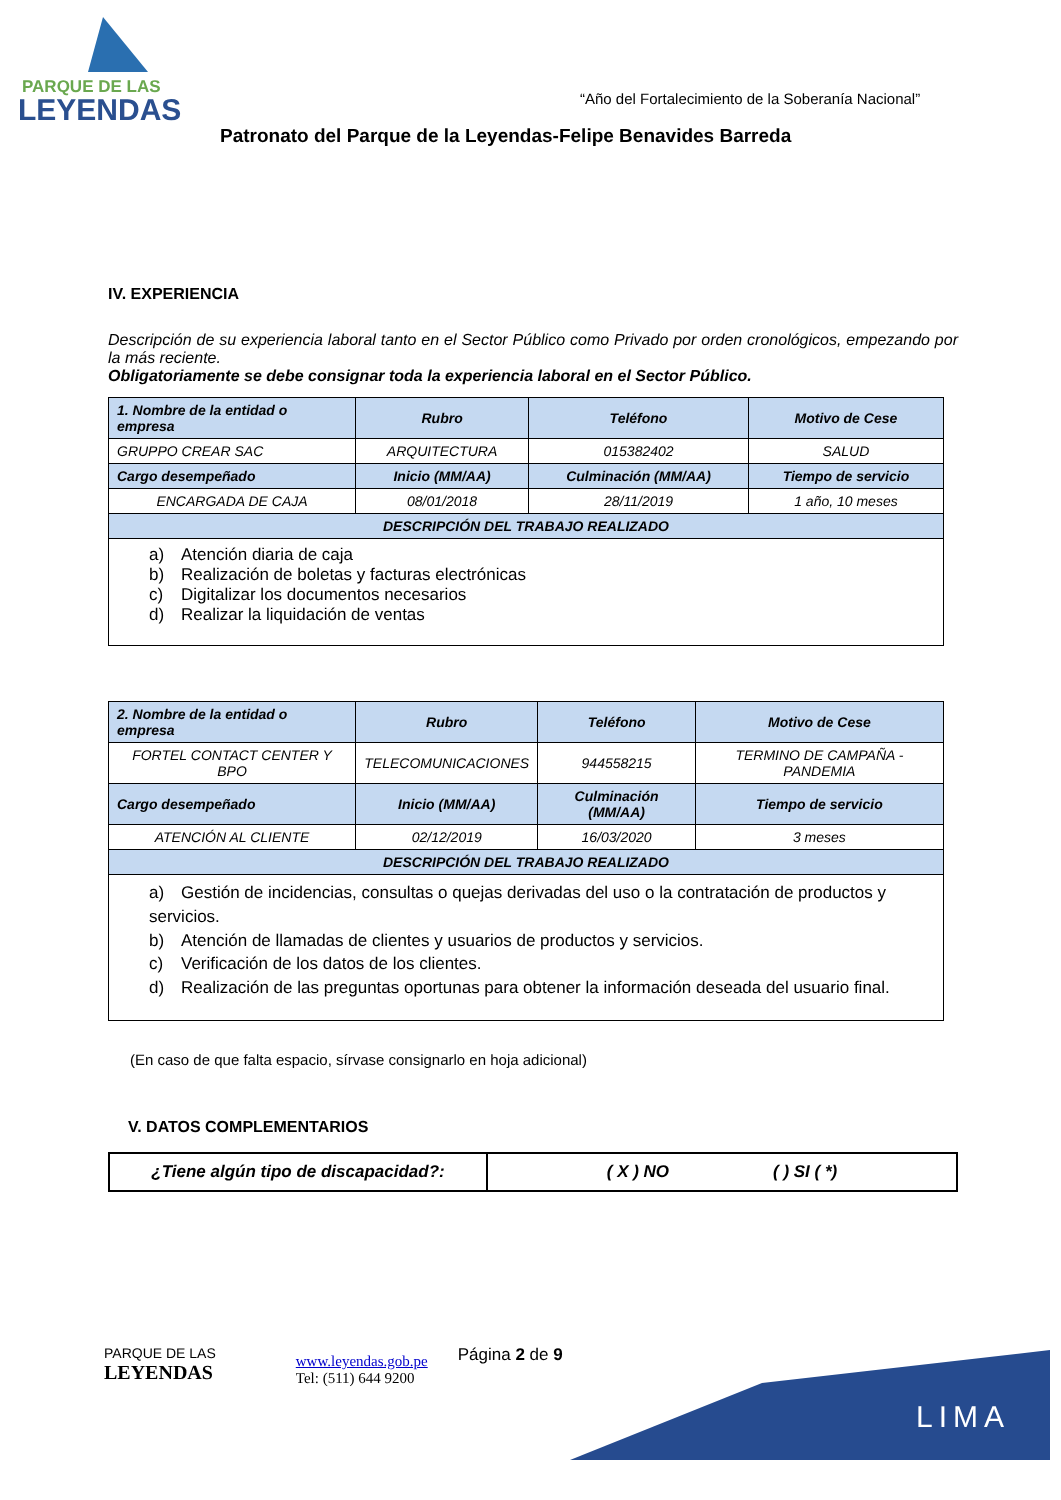PARQUE DE LAS
LEYENDAS
“Año del Fortalecimiento de la Soberanía Nacional”
Patronato del Parque de la Leyendas-Felipe Benavides Barreda
IV. EXPERIENCIA
Descripción de su experiencia laboral tanto en el Sector Público como Privado por orden cronológicos, empezando por la más reciente.
Obligatoriamente se debe consignar toda la experiencia laboral en el Sector Público.
| 1. Nombre de la entidad o empresa | Rubro | Teléfono | Motivo de Cese |
| --- | --- | --- | --- |
| GRUPPO CREAR SAC | ARQUITECTURA | 015382402 | SALUD |
| Cargo desempeñado | Inicio (MM/AA) | Culminación (MM/AA) | Tiempo de servicio |
| ENCARGADA DE CAJA | 08/01/2018 | 28/11/2019 | 1 año, 10 meses |
| DESCRIPCIÓN DEL TRABAJO REALIZADO | | | |
| a) Atención diaria de caja b) Realización de boletas y facturas electrónicas c) Digitalizar los documentos necesarios d) Realizar la liquidación de ventas | | | |
| 2. Nombre de la entidad o empresa | Rubro | Teléfono | Motivo de Cese |
| --- | --- | --- | --- |
| FORTEL CONTACT CENTER Y BPO | TELECOMUNICACIONES | 944558215 | TERMINO DE CAMPAÑA - PANDEMIA |
| Cargo desempeñado | Inicio (MM/AA) | Culminación (MM/AA) | Tiempo de servicio |
| ATENCIÓN AL CLIENTE | 02/12/2019 | 16/03/2020 | 3 meses |
| DESCRIPCIÓN DEL TRABAJO REALIZADO | | | |
| a) Gestión de incidencias, consultas o quejas derivadas del uso o la contratación de productos y servicios. b) Atención de llamadas de clientes y usuarios de productos y servicios. c) Verificación de los datos de los clientes. d) Realización de las preguntas oportunas para obtener la información deseada del usuario final. | | | |
(En caso de que falta espacio, sírvase consignarlo en hoja adicional)
V. DATOS COMPLEMENTARIOS
| ¿Tiene algún tipo de discapacidad?: | ( X ) NO ( ) SI ( *) |
LIMA
PARQUE DE LAS
LEYENDAS
www.leyendas.gob.pe
Tel: (511) 644 9200
Página 2 de 9